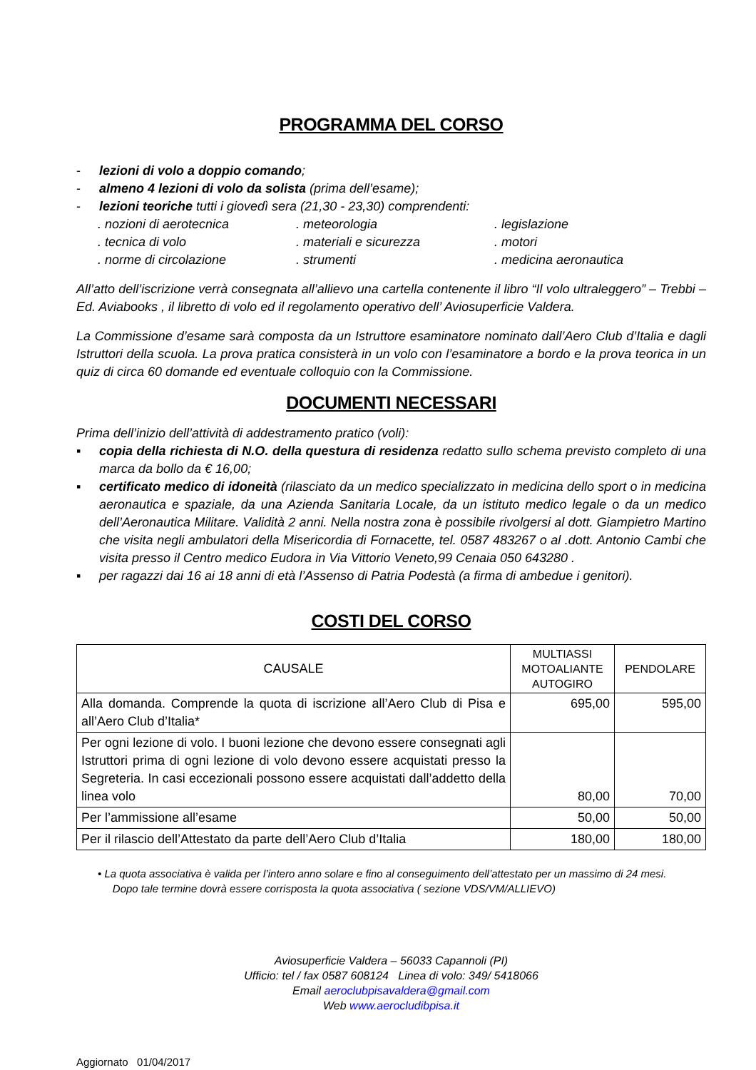PROGRAMMA DEL CORSO
- lezioni di volo a doppio comando;
- almeno 4 lezioni di volo da solista (prima dell’esame);
- lezioni teoriche tutti i giovedì sera (21,30 - 23,30) comprendenti:
. nozioni di aerotecnica . meteorologia . legislazione
. tecnica di volo . materiali e sicurezza . motori
. norme di circolazione . strumenti . medicina aeronautica
All’atto dell’iscrizione verrà consegnata all’allievo una cartella contenente il libro “Il volo ultraleggero” – Trebbi – Ed. Aviabooks , il libretto di volo ed il regolamento operativo dell’ Aviosuperficie Valdera.
La Commissione d’esame sarà composta da un Istruttore esaminatore nominato dall’Aero Club d’Italia e dagli Istruttori della scuola. La prova pratica consisterà in un volo con l’esaminatore a bordo e la prova teorica in un quiz di circa 60 domande ed eventuale colloquio con la Commissione.
DOCUMENTI NECESSARI
Prima dell’inizio dell’attività di addestramento pratico (voli):
▪ copia della richiesta di N.O. della questura di residenza redatto sullo schema previsto completo di una marca da bollo da € 16,00;
▪ certificato medico di idoneità (rilasciato da un medico specializzato in medicina dello sport o in medicina aeronautica e spaziale, da una Azienda Sanitaria Locale, da un istituto medico legale o da un medico dell’Aeronautica Militare. Validità 2 anni. Nella nostra zona è possibile rivolgersi al dott. Giampietro Martino che visita negli ambulatori della Misericordia di Fornacette, tel. 0587 483267 o al .dott. Antonio Cambi che visita presso il Centro medico Eudora in Via Vittorio Veneto,99 Cenaia 050 643280 .
▪ per ragazzi dai 16 ai 18 anni di età l’Assenso di Patria Podestà (a firma di ambedue i genitori).
COSTI DEL CORSO
| CAUSALE | MULTIASSI MOTOALIANTE AUTOGIRO | PENDOLARE |
| --- | --- | --- |
| Alla domanda. Comprende la quota di iscrizione all’Aero Club di Pisa e all’Aero Club d’Italia* | 695,00 | 595,00 |
| Per ogni lezione di volo. I buoni lezione che devono essere consegnati agli Istruttori prima di ogni lezione di volo devono essere acquistati presso la Segreteria. In casi eccezionali possono essere acquistati dall’addetto della linea volo | 80,00 | 70,00 |
| Per l’ammissione all’esame | 50,00 | 50,00 |
| Per il rilascio dell’Attestato da parte dell’Aero Club d’Italia | 180,00 | 180,00 |
• La quota associativa è valida per l’intero anno solare e fino al conseguimento dell’attestato per un massimo di 24 mesi.
Dopo tale termine dovrà essere corrisposta la quota associativa ( sezione VDS/VM/ALLIEVO)
Aviosuperficie Valdera – 56033 Capannoli (PI)
Ufficio: tel / fax 0587 608124 Linea di volo: 349/ 5418066
Email aeroclubpisavaldera@gmail.com
Web www.aerocludibpisa.it
Aggiornato 01/04/2017